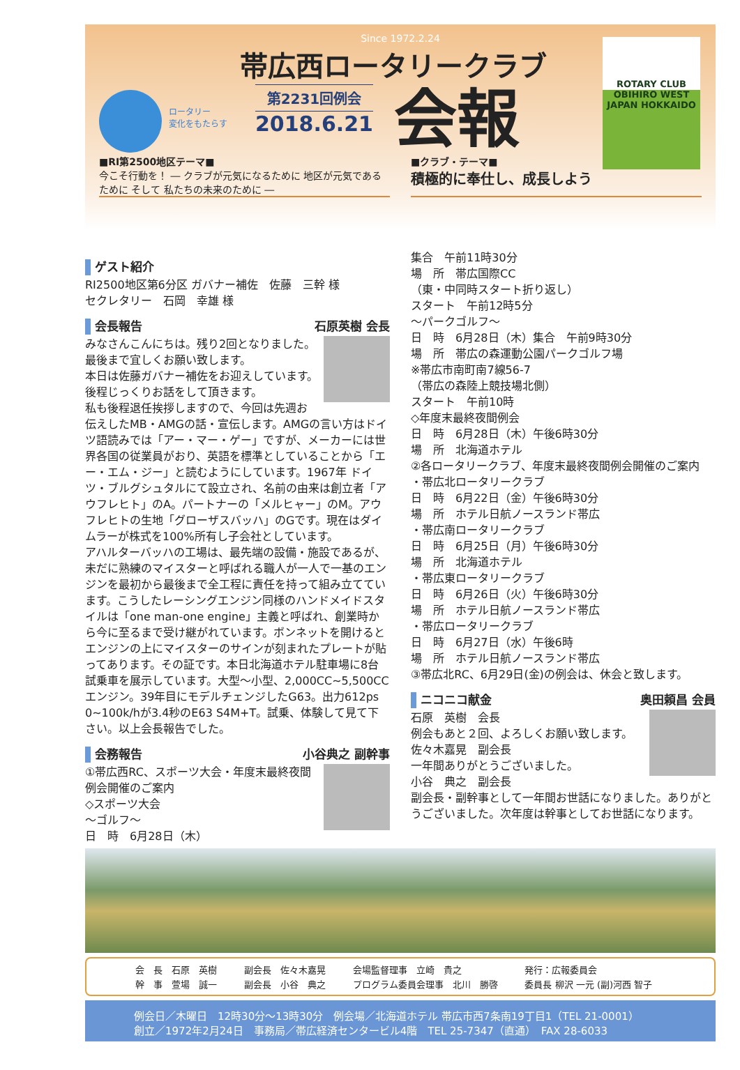Since 1972.2.24
帯広西ロータリークラブ
ロータリー
変化をもたらす
第2231回例会
2018.6.21
会報
ROTARY CLUB
OBIHIRO WEST
JAPAN HOKKAIDO
■RI第2500地区テーマ■
今こそ行動を！ ― クラブが元気になるために 地区が元気であるために そして 私たちの未来のために ―
■クラブ・テーマ■
積極的に奉仕し、成長しよう
ゲスト紹介
RI2500地区第6分区 ガバナー補佐　佐藤　三幹 様
セクレタリー　石岡　幸雄 様
会長報告 石原英樹 会長
みなさんこんにちは。残り2回となりました。最後まで宜しくお願い致します。
本日は佐藤ガバナー補佐をお迎えしています。後程じっくりお話をして頂きます。
私も後程退任挨拶しますので、今回は先週お伝えしたMB・AMGの話・宣伝します。AMGの言い方はドイツ語読みでは「アー・マー・ゲー」ですが、メーカーには世界各国の従業員がおり、英語を標準としていることから「エー・エム・ジー」と読むようにしています。1967年 ドイツ・ブルグシュタルにて設立され、名前の由来は創立者「アウフレヒト」のA。パートナーの「メルヒャー」のM。アウフレヒトの生地「グローザスバッハ」のGです。現在はダイムラーが株式を100%所有し子会社としています。
アハルターバッハの工場は、最先端の設備・施設であるが、未だに熟練のマイスターと呼ばれる職人が一人で一基のエンジンを最初から最後まで全工程に責任を持って組み立てています。こうしたレーシングエンジン同様のハンドメイドスタイルは「one man-one engine」主義と呼ばれ、創業時から今に至るまで受け継がれています。ボンネットを開けるとエンジンの上にマイスターのサインが刻まれたプレートが貼ってあります。その証です。本日北海道ホテル駐車場に8台試乗車を展示しています。大型～小型、2,000CC~5,500CCエンジン。39年目にモデルチェンジしたG63。出力612ps 0~100k/hが3.4秒のE63 S4M+T。試乗、体験して見て下さい。以上会長報告でした。
会務報告 小谷典之 副幹事
①帯広西RC、スポーツ大会・年度末最終夜間例会開催のご案内
◇スポーツ大会
～ゴルフ～
日　時　6月28日（木）
集合　午前11時30分
場　所　帯広国際CC
（東・中同時スタート折り返し）
スタート　午前12時5分
～パークゴルフ～
日　時　6月28日（木）集合　午前9時30分
場　所　帯広の森運動公園パークゴルフ場
※帯広市南町南7線56-7
（帯広の森陸上競技場北側）
スタート　午前10時
◇年度末最終夜間例会
日　時　6月28日（木）午後6時30分
場　所　北海道ホテル
②各ロータリークラブ、年度末最終夜間例会開催のご案内
・帯広北ロータリークラブ
日　時　6月22日（金）午後6時30分
場　所　ホテル日航ノースランド帯広
・帯広南ロータリークラブ
日　時　6月25日（月）午後6時30分
場　所　北海道ホテル
・帯広東ロータリークラブ
日　時　6月26日（火）午後6時30分
場　所　ホテル日航ノースランド帯広
・帯広ロータリークラブ
日　時　6月27日（水）午後6時
場　所　ホテル日航ノースランド帯広
③帯広北RC、6月29日(金)の例会は、休会と致します。
ニコニコ献金 奥田頼昌 会員
石原　英樹　会長
例会もあと２回、よろしくお願い致します。
佐々木嘉晃　副会長
一年間ありがとうございました。
小谷　典之　副会長
副会長・副幹事として一年間お世話になりました。ありがとうございました。次年度は幹事としてお世話になります。
会　長　石原　英樹 副会長　佐々木嘉晃 会場監督理事　立崎　貴之 発行：広報委員会 幹　事　萱場　誠一 副会長　小谷　典之 プログラム委員会理事　北川　勝啓 委員長 柳沢 一元 (副)河西 智子
例会日／木曜日　12時30分～13時30分　例会場／北海道ホテル 帯広市西7条南19丁目1（TEL 21-0001）
創立／1972年2月24日　事務局／帯広経済センタービル4階　TEL 25-7347（直通）　FAX 28-6033